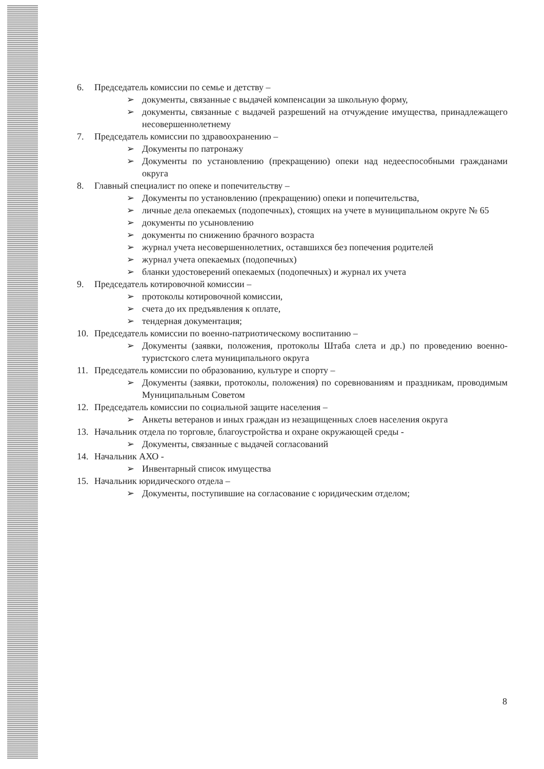6. Председатель комиссии по семье и детству –
➢ документы, связанные с выдачей компенсации за школьную форму,
➢ документы, связанные с выдачей разрешений на отчуждение имущества, принадлежащего несовершеннолетнему
7. Председатель комиссии по здравоохранению –
➢ Документы по патронажу
➢ Документы по установлению (прекращению) опеки над недееспособными гражданами округа
8. Главный специалист по опеке и попечительству –
➢ Документы по установлению (прекращению) опеки и попечительства,
➢ личные дела опекаемых (подопечных), стоящих на учете в муниципальном округе № 65
➢ документы по усыновлению
➢ документы по снижению брачного возраста
➢ журнал учета несовершеннолетних, оставшихся без попечения родителей
➢ журнал учета опекаемых (подопечных)
➢ бланки удостоверений опекаемых (подопечных) и журнал их учета
9. Председатель котировочной комиссии –
➢ протоколы котировочной комиссии,
➢ счета до их предъявления к оплате,
➢ тендерная документация;
10. Председатель комиссии по военно-патриотическому воспитанию –
➢ Документы (заявки, положения, протоколы Штаба слета и др.) по проведению военно-туристского слета муниципального округа
11. Председатель комиссии по образованию, культуре и спорту –
➢ Документы (заявки, протоколы, положения) по соревнованиям и праздникам, проводимым Муниципальным Советом
12. Председатель комиссии по социальной защите населения –
➢ Анкеты ветеранов и иных граждан из незащищенных слоев населения округа
13. Начальник отдела по торговле, благоустройства и охране окружающей среды -
➢ Документы, связанные с выдачей согласований
14. Начальник АХО -
➢ Инвентарный список имущества
15. Начальник юридического отдела –
➢ Документы, поступившие на согласование с юридическим отделом;
8